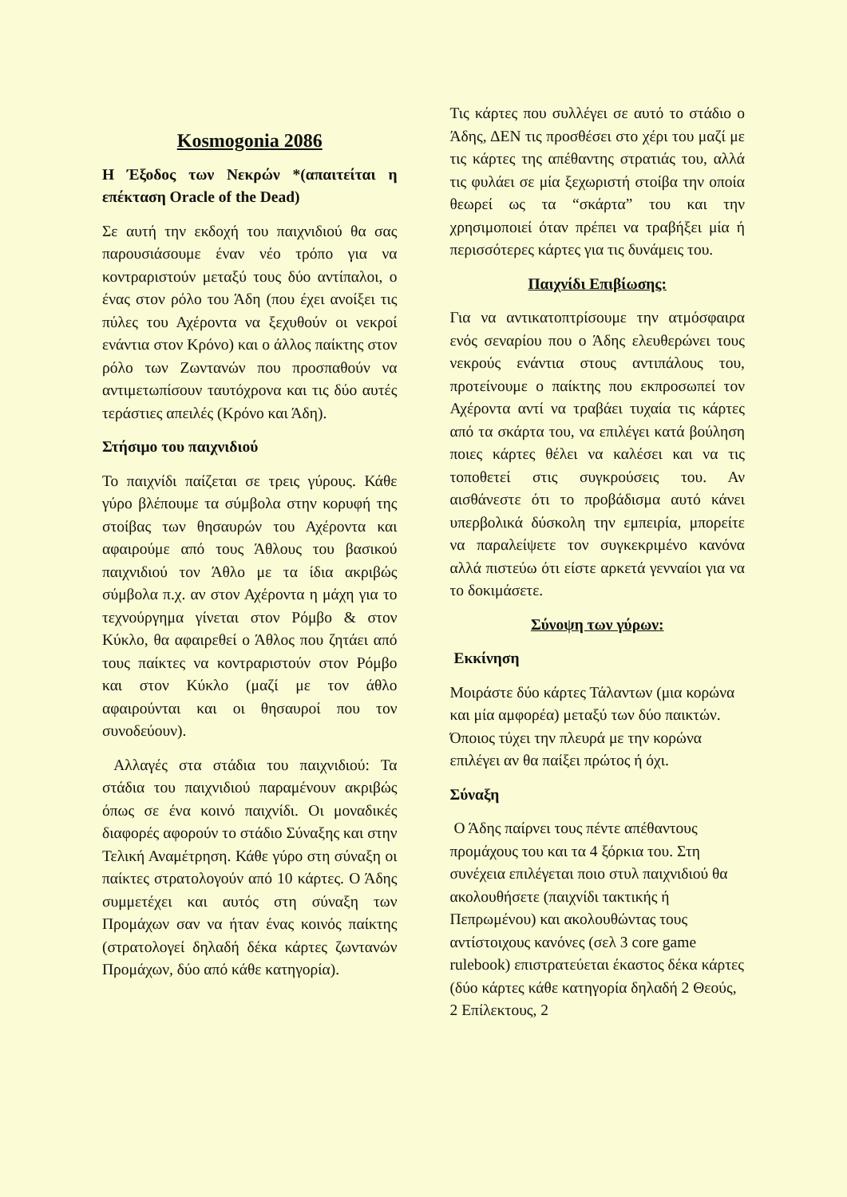Kosmogonia 2086
Η Έξοδος των Νεκρών *(απαιτείται η επέκταση Oracle of the Dead)
Σε αυτή την εκδοχή του παιχνιδιού θα σας παρουσιάσουμε έναν νέο τρόπο για να κοντραριστούν μεταξύ τους δύο αντίπαλοι, ο ένας στον ρόλο του Άδη (που έχει ανοίξει τις πύλες του Αχέροντα να ξεχυθούν οι νεκροί ενάντια στον Κρόνο) και ο άλλος παίκτης στον ρόλο των Ζωντανών που προσπαθούν να αντιμετωπίσουν ταυτόχρονα και τις δύο αυτές τεράστιες απειλές (Κρόνο και Άδη).
Στήσιμο του παιχνιδιού
Το παιχνίδι παίζεται σε τρεις γύρους. Κάθε γύρο βλέπουμε τα σύμβολα στην κορυφή της στοίβας των θησαυρών του Αχέροντα και αφαιρούμε από τους Άθλους του βασικού παιχνιδιού τον Άθλο με τα ίδια ακριβώς σύμβολα π.χ. αν στον Αχέροντα η μάχη για το τεχνούργημα γίνεται στον Ρόμβο & στον Κύκλο, θα αφαιρεθεί ο Άθλος που ζητάει από τους παίκτες να κοντραριστούν στον Ρόμβο και στον Κύκλο (μαζί με τον άθλο αφαιρούνται και οι θησαυροί που τον συνοδεύουν).
Αλλαγές στα στάδια του παιχνιδιού: Τα στάδια του παιχνιδιού παραμένουν ακριβώς όπως σε ένα κοινό παιχνίδι. Οι μοναδικές διαφορές αφορούν το στάδιο Σύναξης και στην Τελική Αναμέτρηση. Κάθε γύρο στη σύναξη οι παίκτες στρατολογούν από 10 κάρτες. Ο Άδης συμμετέχει και αυτός στη σύναξη των Προμάχων σαν να ήταν ένας κοινός παίκτης (στρατολογεί δηλαδή δέκα κάρτες ζωντανών Προμάχων, δύο από κάθε κατηγορία).
Τις κάρτες που συλλέγει σε αυτό το στάδιο ο Άδης, ΔΕΝ τις προσθέσει στο χέρι του μαζί με τις κάρτες της απέθαντης στρατιάς του, αλλά τις φυλάει σε μία ξεχωριστή στοίβα την οποία θεωρεί ως τα “σκάρτα” του και την χρησιμοποιεί όταν πρέπει να τραβήξει μία ή περισσότερες κάρτες για τις δυνάμεις του.
Παιχνίδι Επιβίωσης:
Για να αντικατοπτρίσουμε την ατμόσφαιρα ενός σεναρίου που ο Άδης ελευθερώνει τους νεκρούς ενάντια στους αντιπάλους του, προτείνουμε ο παίκτης που εκπροσωπεί τον Αχέροντα αντί να τραβάει τυχαία τις κάρτες από τα σκάρτα του, να επιλέγει κατά βούληση ποιες κάρτες θέλει να καλέσει και να τις τοποθετεί στις συγκρούσεις του. Αν αισθάνεστε ότι το προβάδισμα αυτό κάνει υπερβολικά δύσκολη την εμπειρία, μπορείτε να παραλείψετε τον συγκεκριμένο κανόνα αλλά πιστεύω ότι είστε αρκετά γενναίοι για να το δοκιμάσετε.
Σύνοψη των γύρων:
Εκκίνηση
Μοιράστε δύο κάρτες Τάλαντων (μια κορώνα και μία αμφορέα) μεταξύ των δύο παικτών. Όποιος τύχει την πλευρά με την κορώνα επιλέγει αν θα παίξει πρώτος ή όχι.
Σύναξη
Ο Άδης παίρνει τους πέντε απέθαντους προμάχους του και τα 4 ξόρκια του. Στη συνέχεια επιλέγεται ποιο στυλ παιχνιδιού θα ακολουθήσετε (παιχνίδι τακτικής ή Πεπρωμένου) και ακολουθώντας τους αντίστοιχους κανόνες (σελ 3 core game rulebook) επιστρατεύεται έκαστος δέκα κάρτες (δύο κάρτες κάθε κατηγορία δηλαδή 2 Θεούς, 2 Επίλεκτους, 2